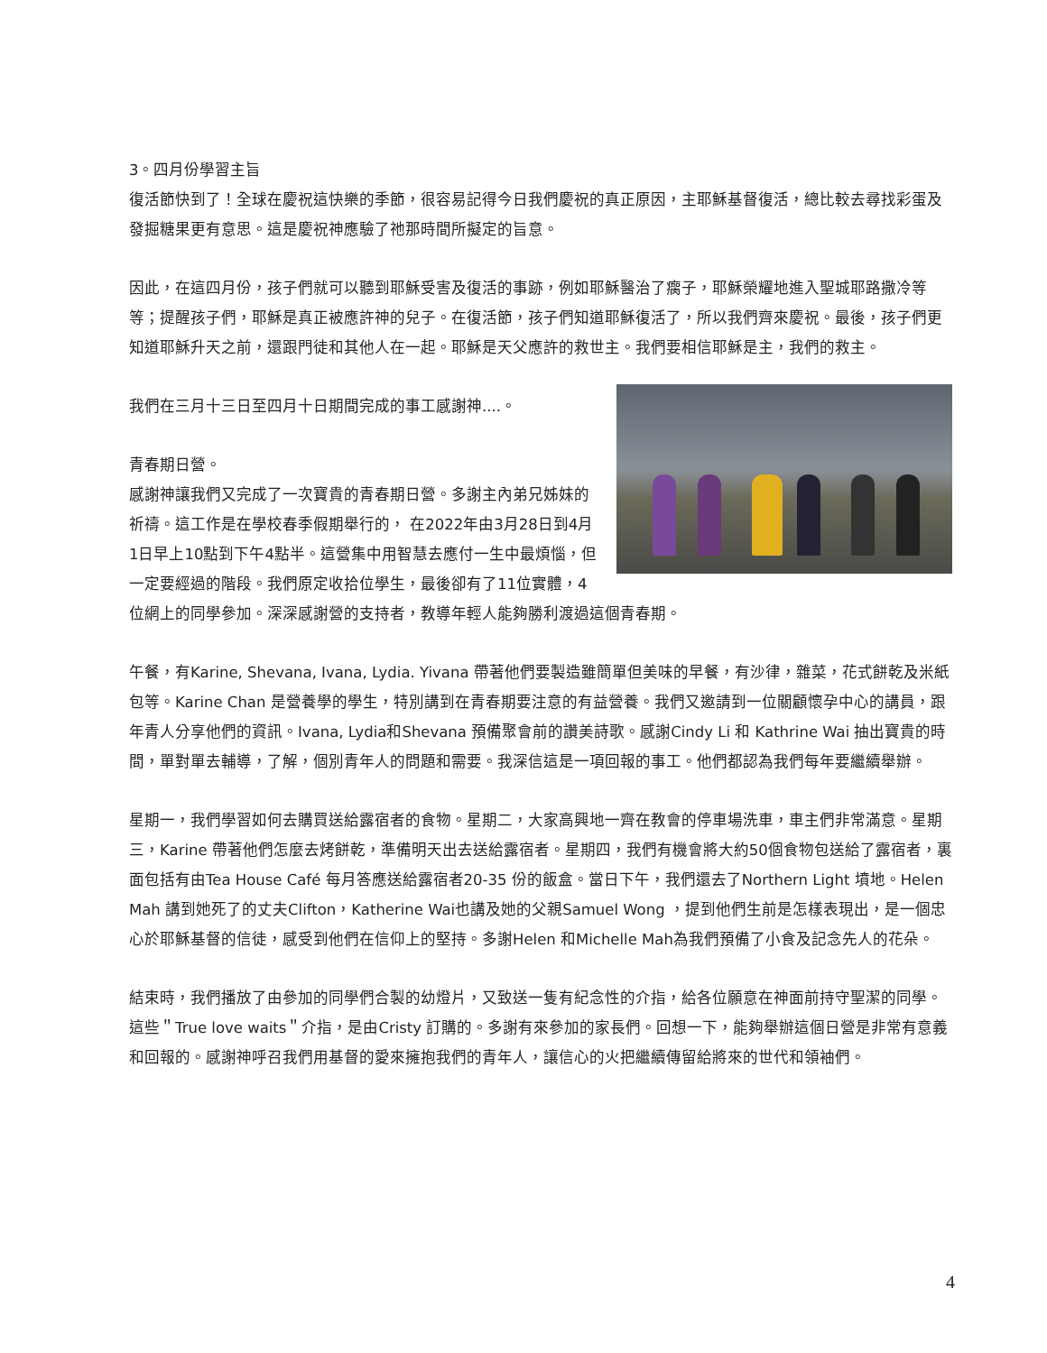3。四月份學習主旨
復活節快到了！全球在慶祝這快樂的季節，很容易記得今日我們慶祝的真正原因，主耶穌基督復活，總比較去尋找彩蛋及發掘糖果更有意思。這是慶祝神應驗了祂那時間所擬定的旨意。
因此，在這四月份，孩子們就可以聽到耶穌受害及復活的事跡，例如耶穌醫治了瘸子，耶穌榮耀地進入聖城耶路撒冷等等；提醒孩子們，耶穌是真正被應許神的兒子。在復活節，孩子們知道耶穌復活了，所以我們齊來慶祝。最後，孩子們更知道耶穌升天之前，還跟門徒和其他人在一起。耶穌是天父應許的救世主。我們要相信耶穌是主，我們的救主。
我們在三月十三日至四月十日期間完成的事工感謝神....。
青春期日營。
感謝神讓我們又完成了一次寶貴的青春期日營。多謝主內弟兄姊妹的祈禱。這工作是在學校春季假期舉行的， 在2022年由3月28日到4月1日早上10點到下午4點半。這營集中用智慧去應付一生中最煩惱，但一定要經過的階段。我們原定收拾位學生，最後卻有了11位實體，4位網上的同學參加。深深感謝營的支持者，教導年輕人能夠勝利渡過這個青春期。
午餐，有Karine, Shevana, Ivana, Lydia. Yivana 帶著他們要製造雖簡單但美味的早餐，有沙律，雜菜，花式餅乾及米紙包等。Karine Chan 是營養學的學生，特別講到在青春期要注意的有益營養。我們又邀請到一位關顧懷孕中心的講員，跟年青人分享他們的資訊。Ivana, Lydia和Shevana 預備聚會前的讚美詩歌。感謝Cindy Li 和 Kathrine Wai 抽出寶貴的時間，單對單去輔導，了解，個別青年人的問題和需要。我深信這是一項回報的事工。他們都認為我們每年要繼續舉辦。
星期一，我們學習如何去購買送給露宿者的食物。星期二，大家高興地一齊在教會的停車場洗車，車主們非常滿意。星期三，Karine 帶著他們怎麼去烤餅乾，準備明天出去送給露宿者。星期四，我們有機會將大約50個食物包送給了露宿者，裏面包括有由Tea House Café 每月答應送給露宿者20-35 份的飯盒。當日下午，我們還去了Northern Light 墳地。Helen Mah 講到她死了的丈夫Clifton，Katherine Wai也講及她的父親Samuel Wong ，提到他們生前是怎樣表現出，是一個忠心於耶穌基督的信徒，感受到他們在信仰上的堅持。多謝Helen 和Michelle Mah為我們預備了小食及記念先人的花朵。
結束時，我們播放了由參加的同學們合製的幼燈片，又致送一隻有紀念性的介指，給各位願意在神面前持守聖潔的同學。這些＂True love waits＂介指，是由Cristy 訂購的。多謝有來參加的家長們。回想一下，能夠舉辦這個日營是非常有意義和回報的。感謝神呼召我們用基督的愛來擁抱我們的青年人，讓信心的火把繼續傳留給將來的世代和領袖們。
4